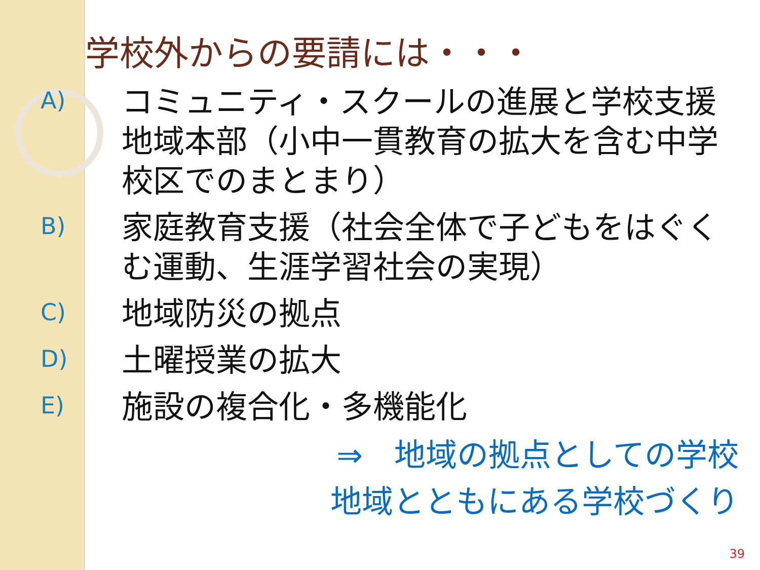学校外からの要請には・・・
A)
コミュニティ・スクールの進展と学校支援地域本部（小中一貫教育の拡大を含む中学校区でのまとまり）
B)
家庭教育支援（社会全体で子どもをはぐくむ運動、生涯学習社会の実現）
C)
地域防災の拠点
D)
土曜授業の拡大
E)
施設の複合化・多機能化
⇒　地域の拠点としての学校
地域とともにある学校づくり
39